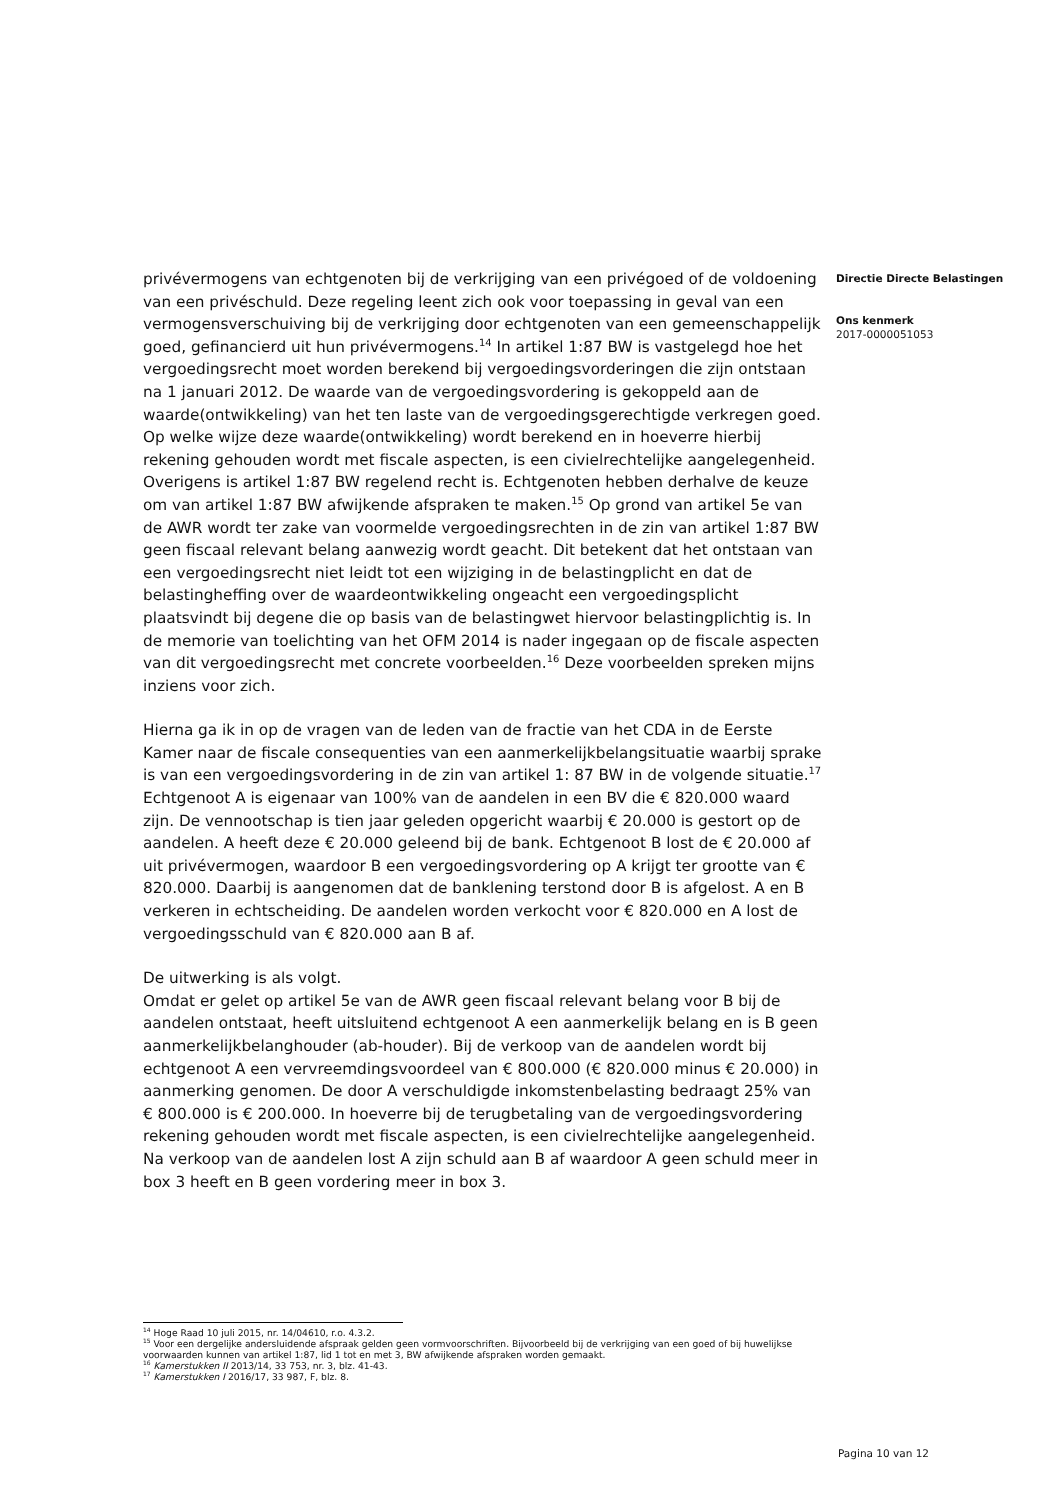privévermogens van echtgenoten bij de verkrijging van een privégoed of de voldoening van een privéschuld. Deze regeling leent zich ook voor toepassing in geval van een vermogensverschuiving bij de verkrijging door echtgenoten van een gemeenschappelijk goed, gefinancierd uit hun privévermogens.<sup>14</sup> In artikel 1:87 BW is vastgelegd hoe het vergoedingsrecht moet worden berekend bij vergoedingsvorderingen die zijn ontstaan na 1 januari 2012. De waarde van de vergoedingsvordering is gekoppeld aan de waarde(ontwikkeling) van het ten laste van de vergoedingsgerechtigde verkregen goed. Op welke wijze deze waarde(ontwikkeling) wordt berekend en in hoeverre hierbij rekening gehouden wordt met fiscale aspecten, is een civielrechtelijke aangelegenheid. Overigens is artikel 1:87 BW regelend recht is. Echtgenoten hebben derhalve de keuze om van artikel 1:87 BW afwijkende afspraken te maken.<sup>15</sup> Op grond van artikel 5e van de AWR wordt ter zake van voormelde vergoedingsrechten in de zin van artikel 1:87 BW geen fiscaal relevant belang aanwezig wordt geacht. Dit betekent dat het ontstaan van een vergoedingsrecht niet leidt tot een wijziging in de belastingplicht en dat de belastingheffing over de waardeontwikkeling ongeacht een vergoedingsplicht plaatsvindt bij degene die op basis van de belastingwet hiervoor belastingplichtig is. In de memorie van toelichting van het OFM 2014 is nader ingegaan op de fiscale aspecten van dit vergoedingsrecht met concrete voorbeelden.<sup>16</sup> Deze voorbeelden spreken mijns inziens voor zich.
Hierna ga ik in op de vragen van de leden van de fractie van het CDA in de Eerste Kamer naar de fiscale consequenties van een aanmerkelijkbelangsituatie waarbij sprake is van een vergoedingsvordering in de zin van artikel 1: 87 BW in de volgende situatie.<sup>17</sup>
Echtgenoot A is eigenaar van 100% van de aandelen in een BV die € 820.000 waard zijn. De vennootschap is tien jaar geleden opgericht waarbij € 20.000 is gestort op de aandelen. A heeft deze € 20.000 geleend bij de bank. Echtgenoot B lost de € 20.000 af uit privévermogen, waardoor B een vergoedingsvordering op A krijgt ter grootte van € 820.000. Daarbij is aangenomen dat de banklening terstond door B is afgelost. A en B verkeren in echtscheiding. De aandelen worden verkocht voor € 820.000 en A lost de vergoedingsschuld van € 820.000 aan B af.
De uitwerking is als volgt.
Omdat er gelet op artikel 5e van de AWR geen fiscaal relevant belang voor B bij de aandelen ontstaat, heeft uitsluitend echtgenoot A een aanmerkelijk belang en is B geen aanmerkelijkbelanghouder (ab-houder). Bij de verkoop van de aandelen wordt bij echtgenoot A een vervreemdingsvoordeel van € 800.000 (€ 820.000 minus € 20.000) in aanmerking genomen. De door A verschuldigde inkomstenbelasting bedraagt 25% van € 800.000 is € 200.000. In hoeverre bij de terugbetaling van de vergoedingsvordering rekening gehouden wordt met fiscale aspecten, is een civielrechtelijke aangelegenheid. Na verkoop van de aandelen lost A zijn schuld aan B af waardoor A geen schuld meer in box 3 heeft en B geen vordering meer in box 3.
Directie Directe Belastingen
Ons kenmerk
2017-0000051053
<sup>14</sup> Hoge Raad 10 juli 2015, nr. 14/04610, r.o. 4.3.2.
<sup>15</sup> Voor een dergelijke andersluidende afspraak gelden geen vormvoorschriften. Bijvoorbeeld bij de verkrijging van een goed of bij huwelijkse voorwaarden kunnen van artikel 1:87, lid 1 tot en met 3, BW afwijkende afspraken worden gemaakt.
<sup>16</sup> Kamerstukken II 2013/14, 33 753, nr. 3, blz. 41-43.
<sup>17</sup> Kamerstukken I 2016/17, 33 987, F, blz. 8.
Pagina 10 van 12